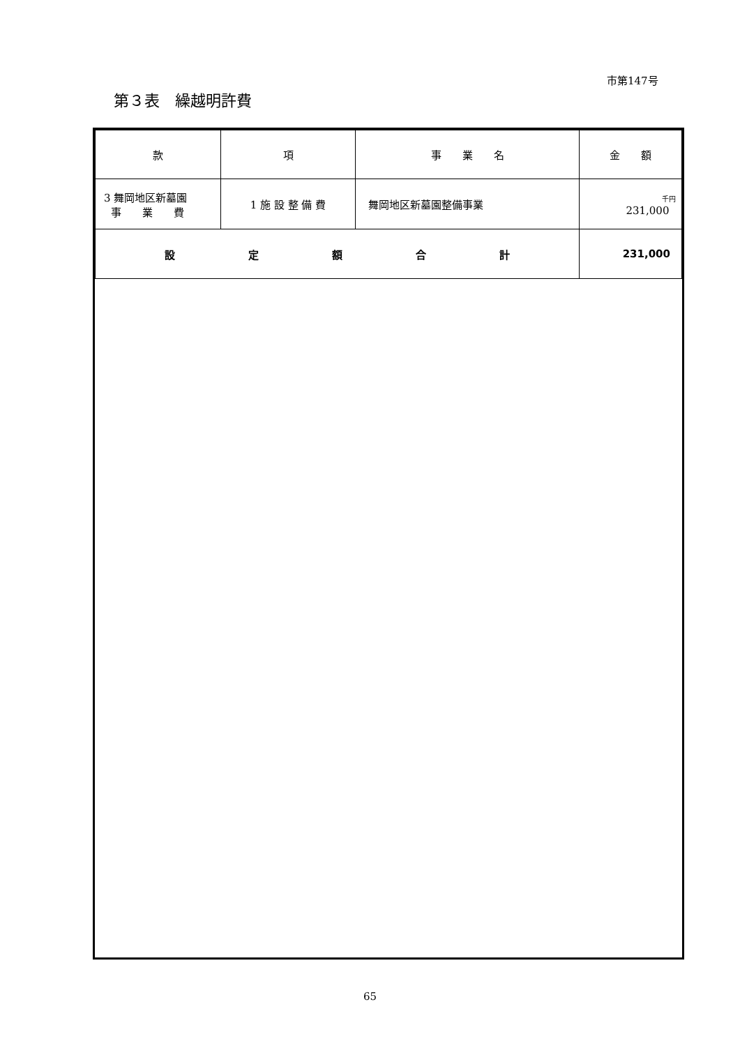市第147号
第３表　繰越明許費
| 款 | 項 | 事 業 名 | 金 額 |
| --- | --- | --- | --- |
| 3 舞岡地区新墓園 事 業 費 | 1 施 設 整 備 費 | 舞岡地区新墓園整備事業 | 千円 231,000 |
| 設 定 額 合 計 | | | 231,000 |
65